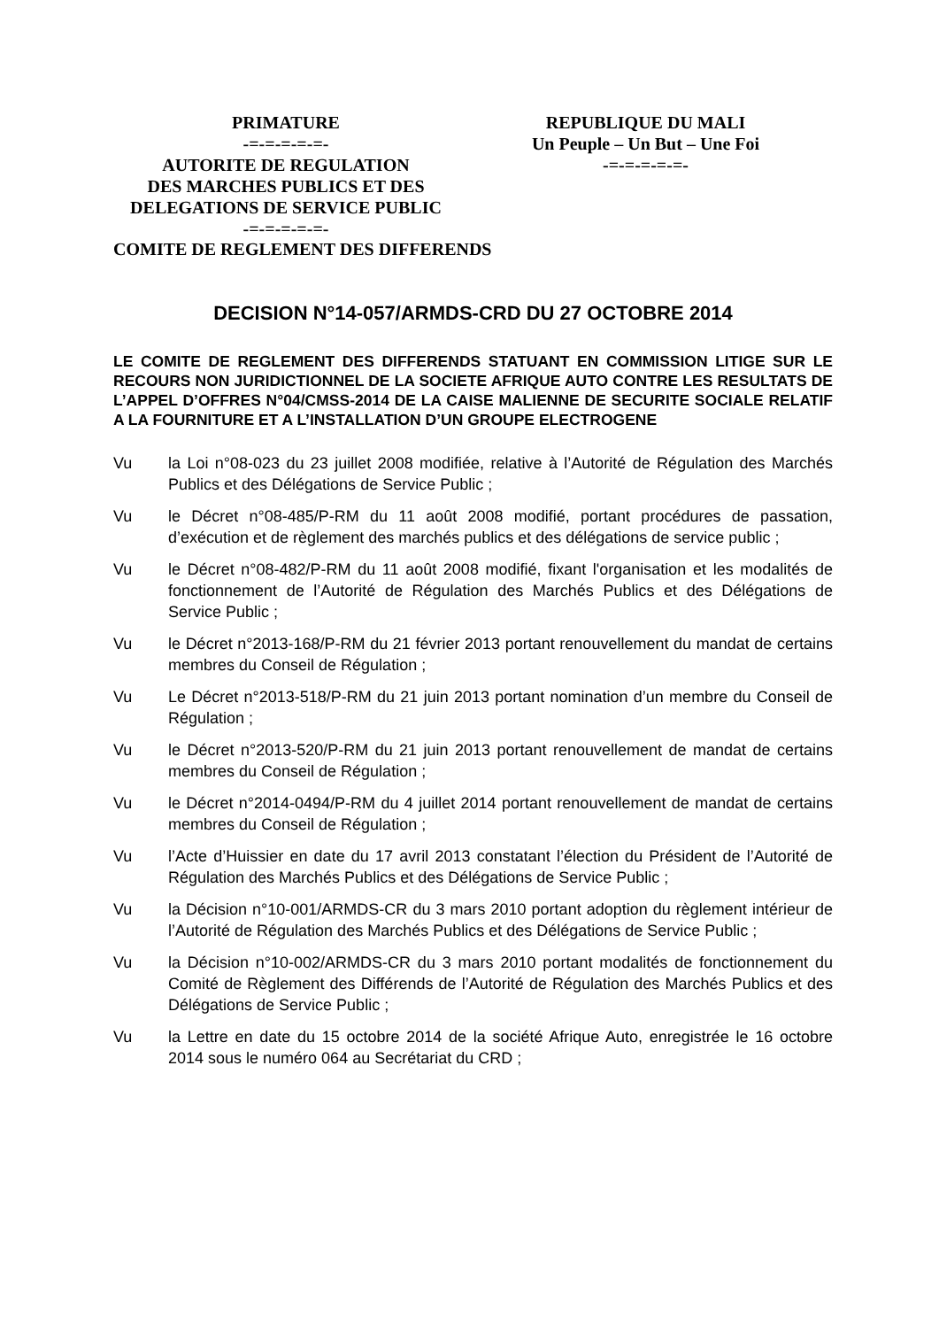PRIMATURE
-=-=-=-=-=-
AUTORITE DE REGULATION
DES MARCHES PUBLICS ET DES
DELEGATIONS DE SERVICE PUBLIC
-=-=-=-=-=-
REPUBLIQUE DU MALI
Un Peuple – Un But – Une Foi
-=-=-=-=-=-
COMITE DE REGLEMENT DES DIFFERENDS
DECISION N°14-057/ARMDS-CRD DU 27 OCTOBRE 2014
LE COMITE DE REGLEMENT DES DIFFERENDS STATUANT EN COMMISSION LITIGE SUR LE RECOURS NON JURIDICTIONNEL DE LA SOCIETE AFRIQUE AUTO CONTRE LES RESULTATS DE L’APPEL D’OFFRES N°04/CMSS-2014 DE LA CAISE MALIENNE DE SECURITE SOCIALE RELATIF A LA FOURNITURE ET A L’INSTALLATION D’UN GROUPE ELECTROGENE
Vu la Loi n°08-023 du 23 juillet 2008 modifiée, relative à l’Autorité de Régulation des Marchés Publics et des Délégations de Service Public ;
Vu le Décret n°08-485/P-RM du 11 août 2008 modifié, portant procédures de passation, d’exécution et de règlement des marchés publics et des délégations de service public ;
Vu le Décret n°08-482/P-RM du 11 août 2008 modifié, fixant l'organisation et les modalités de fonctionnement de l’Autorité de Régulation des Marchés Publics et des Délégations de Service Public ;
Vu le Décret n°2013-168/P-RM du 21 février 2013 portant renouvellement du mandat de certains membres du Conseil de Régulation ;
Vu Le Décret n°2013-518/P-RM du 21 juin 2013 portant nomination d’un membre du Conseil de Régulation ;
Vu le Décret n°2013-520/P-RM du 21 juin 2013 portant renouvellement de mandat de certains membres du Conseil de Régulation ;
Vu le Décret n°2014-0494/P-RM du 4 juillet 2014 portant renouvellement de mandat de certains membres du Conseil de Régulation ;
Vu l’Acte d’Huissier en date du 17 avril 2013 constatant l’élection du Président de l’Autorité de Régulation des Marchés Publics et des Délégations de Service Public ;
Vu la Décision n°10-001/ARMDS-CR du 3 mars 2010 portant adoption du règlement intérieur de l’Autorité de Régulation des Marchés Publics et des Délégations de Service Public ;
Vu la Décision n°10-002/ARMDS-CR du 3 mars 2010 portant modalités de fonctionnement du Comité de Règlement des Différends de l’Autorité de Régulation des Marchés Publics et des Délégations de Service Public ;
Vu la Lettre en date du 15 octobre 2014 de la société Afrique Auto, enregistrée le 16 octobre 2014 sous le numéro 064 au Secrétariat du CRD ;